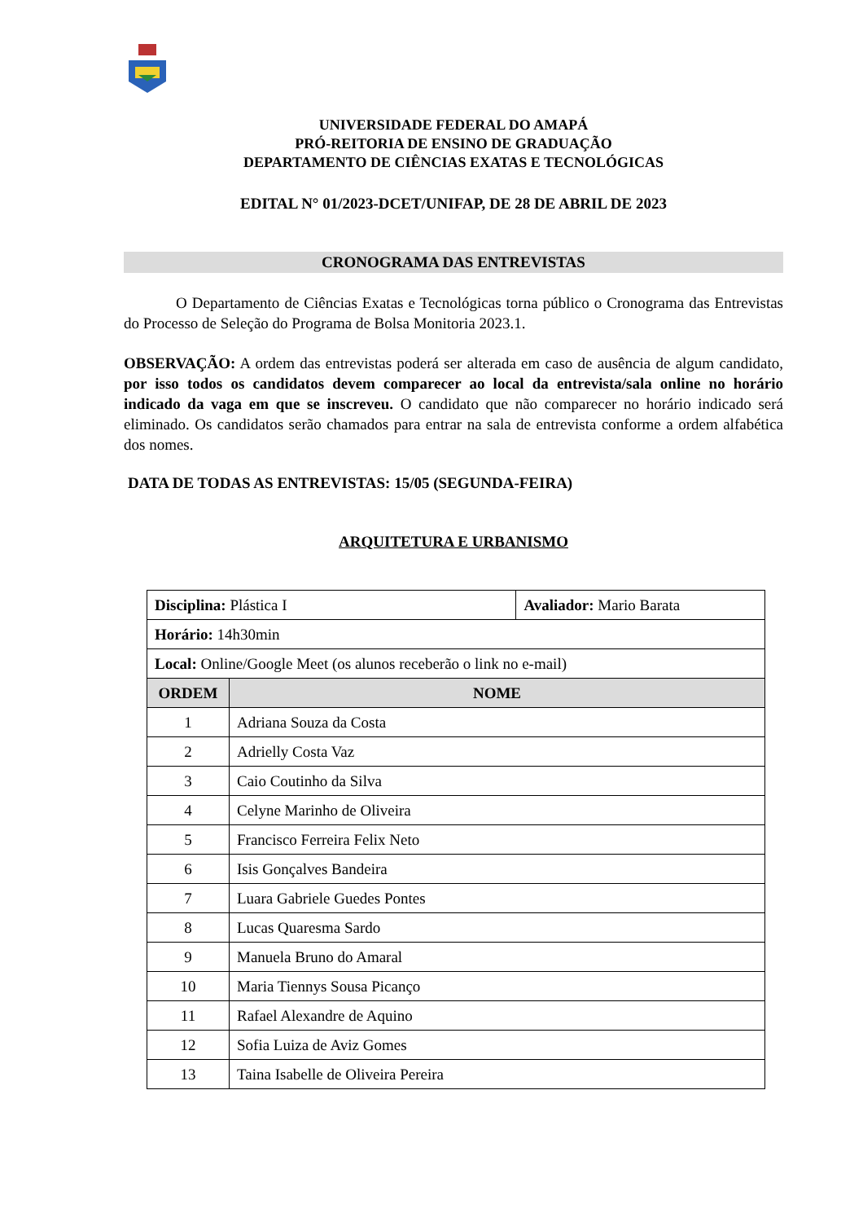UNIVERSIDADE FEDERAL DO AMAPÁ
PRÓ-REITORIA DE ENSINO DE GRADUAÇÃO
DEPARTAMENTO DE CIÊNCIAS EXATAS E TECNOLÓGICAS
EDITAL N° 01/2023-DCET/UNIFAP, DE 28 DE ABRIL DE 2023
CRONOGRAMA DAS ENTREVISTAS
O Departamento de Ciências Exatas e Tecnológicas torna público o Cronograma das Entrevistas do Processo de Seleção do Programa de Bolsa Monitoria 2023.1.
OBSERVAÇÃO: A ordem das entrevistas poderá ser alterada em caso de ausência de algum candidato, por isso todos os candidatos devem comparecer ao local da entrevista/sala online no horário indicado da vaga em que se inscreveu. O candidato que não comparecer no horário indicado será eliminado. Os candidatos serão chamados para entrar na sala de entrevista conforme a ordem alfabética dos nomes.
DATA DE TODAS AS ENTREVISTAS: 15/05 (SEGUNDA-FEIRA)
ARQUITETURA E URBANISMO
| Disciplina: Plástica I | | Avaliador: Mario Barata |
| Horário: 14h30min | | |
| Local: Online/Google Meet (os alunos receberão o link no e-mail) | | |
| ORDEM | NOME | |
| 1 | Adriana Souza da Costa | |
| 2 | Adrielly Costa Vaz | |
| 3 | Caio Coutinho da Silva | |
| 4 | Celyne Marinho de Oliveira | |
| 5 | Francisco Ferreira Felix Neto | |
| 6 | Isis Gonçalves Bandeira | |
| 7 | Luara Gabriele Guedes Pontes | |
| 8 | Lucas Quaresma Sardo | |
| 9 | Manuela Bruno do Amaral | |
| 10 | Maria Tiennys Sousa Picanço | |
| 11 | Rafael Alexandre de Aquino | |
| 12 | Sofia Luiza de Aviz Gomes | |
| 13 | Taina Isabelle de Oliveira Pereira | |